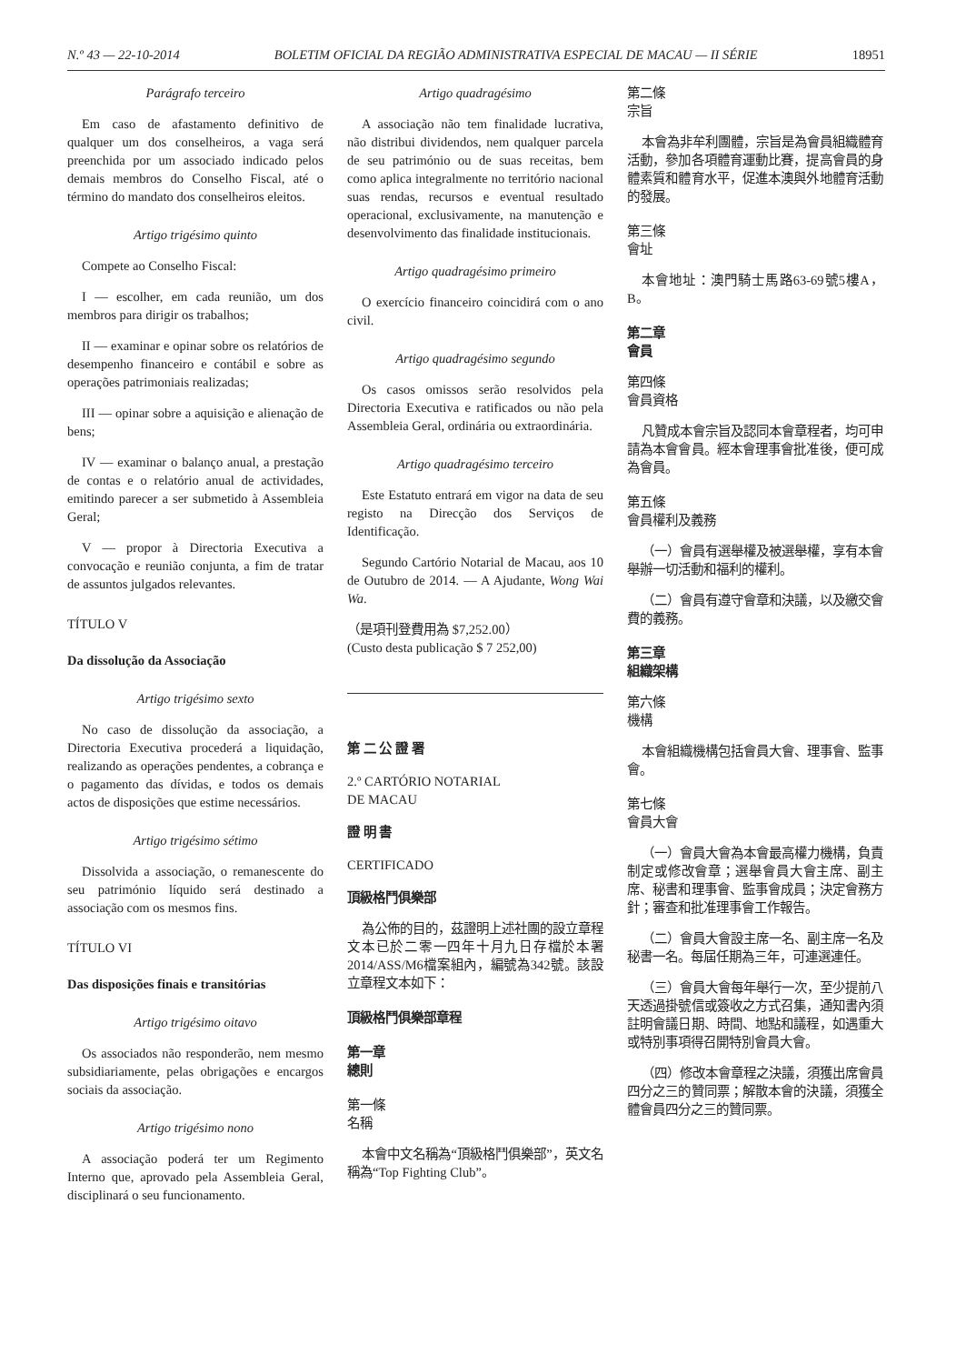N.º 43 — 22-10-2014 BOLETIM OFICIAL DA REGIÃO ADMINISTRATIVA ESPECIAL DE MACAU — II SÉRIE 18951
Parágrafo terceiro
Em caso de afastamento definitivo de qualquer um dos conselheiros, a vaga será preenchida por um associado indicado pelos demais membros do Conselho Fiscal, até o término do mandato dos conselheiros eleitos.
Artigo trigésimo quinto
Compete ao Conselho Fiscal:
I — escolher, em cada reunião, um dos membros para dirigir os trabalhos;
II — examinar e opinar sobre os relatórios de desempenho financeiro e contábil e sobre as operações patrimoniais realizadas;
III — opinar sobre a aquisição e alienação de bens;
IV — examinar o balanço anual, a prestação de contas e o relatório anual de actividades, emitindo parecer a ser submetido à Assembleia Geral;
V — propor à Directoria Executiva a convocação e reunião conjunta, a fim de tratar de assuntos julgados relevantes.
TÍTULO V
Da dissolução da Associação
Artigo trigésimo sexto
No caso de dissolução da associação, a Directoria Executiva procederá a liquidação, realizando as operações pendentes, a cobrança e o pagamento das dívidas, e todos os demais actos de disposições que estime necessários.
Artigo trigésimo sétimo
Dissolvida a associação, o remanescente do seu património líquido será destinado a associação com os mesmos fins.
TÍTULO VI
Das disposições finais e transitórias
Artigo trigésimo oitavo
Os associados não responderão, nem mesmo subsidiariamente, pelas obrigações e encargos sociais da associação.
Artigo trigésimo nono
A associação poderá ter um Regimento Interno que, aprovado pela Assembleia Geral, disciplinará o seu funcionamento.
Artigo quadragésimo
A associação não tem finalidade lucrativa, não distribui dividendos, nem qualquer parcela de seu património ou de suas receitas, bem como aplica integralmente no território nacional suas rendas, recursos e eventual resultado operacional, exclusivamente, na manutenção e desenvolvimento das finalidade institucionais.
Artigo quadragésimo primeiro
O exercício financeiro coincidirá com o ano civil.
Artigo quadragésimo segundo
Os casos omissos serão resolvidos pela Directoria Executiva e ratificados ou não pela Assembleia Geral, ordinária ou extraordinária.
Artigo quadragésimo terceiro
Este Estatuto entrará em vigor na data de seu registo na Direcção dos Serviços de Identificação.
Segundo Cartório Notarial de Macau, aos 10 de Outubro de 2014. — A Ajudante, Wong Wai Wa.
（是項刊登費用為 $7,252.00）
(Custo desta publicação $ 7 252,00)
第 二 公 證 署
2.º CARTÓRIO NOTARIAL
DE MACAU
證 明 書
CERTIFICADO
頂級格鬥俱樂部
為公佈的目的，茲證明上述社團的設立章程文本已於二零一四年十月九日存檔於本署2014/ASS/M6檔案組內，編號為342號。該設立章程文本如下：
頂級格鬥俱樂部章程
第一章
總則
第一條
名稱
本會中文名稱為“頂級格鬥俱樂部”，英文名稱為“Top Fighting Club”。
第二條
宗旨
本會為非牟利團體，宗旨是為會員組織體育活動，參加各項體育運動比賽，提高會員的身體素質和體育水平，促進本澳與外地體育活動的發展。
第三條
會址
本會地址：澳門騎士馬路63-69號5樓A，B。
第二章
會員
第四條
會員資格
凡贊成本會宗旨及認同本會章程者，均可申請為本會會員。經本會理事會批准後，便可成為會員。
第五條
會員權利及義務
（一）會員有選舉權及被選舉權，享有本會舉辦一切活動和福利的權利。
（二）會員有遵守會章和決議，以及繳交會費的義務。
第三章
組織架構
第六條
機構
本會組織機構包括會員大會、理事會、監事會。
第七條
會員大會
（一）會員大會為本會最高權力機構，負責制定或修改會章；選舉會員大會主席、副主席、秘書和理事會、監事會成員；決定會務方針；審查和批准理事會工作報告。
（二）會員大會設主席一名、副主席一名及秘書一名。每屆任期為三年，可連選連任。
（三）會員大會每年舉行一次，至少提前八天透過掛號信或簽收之方式召集，通知書內須註明會議日期、時間、地點和議程，如遇重大或特別事項得召開特別會員大會。
（四）修改本會章程之決議，須獲出席會員四分之三的贊同票；解散本會的決議，須獲全體會員四分之三的贊同票。